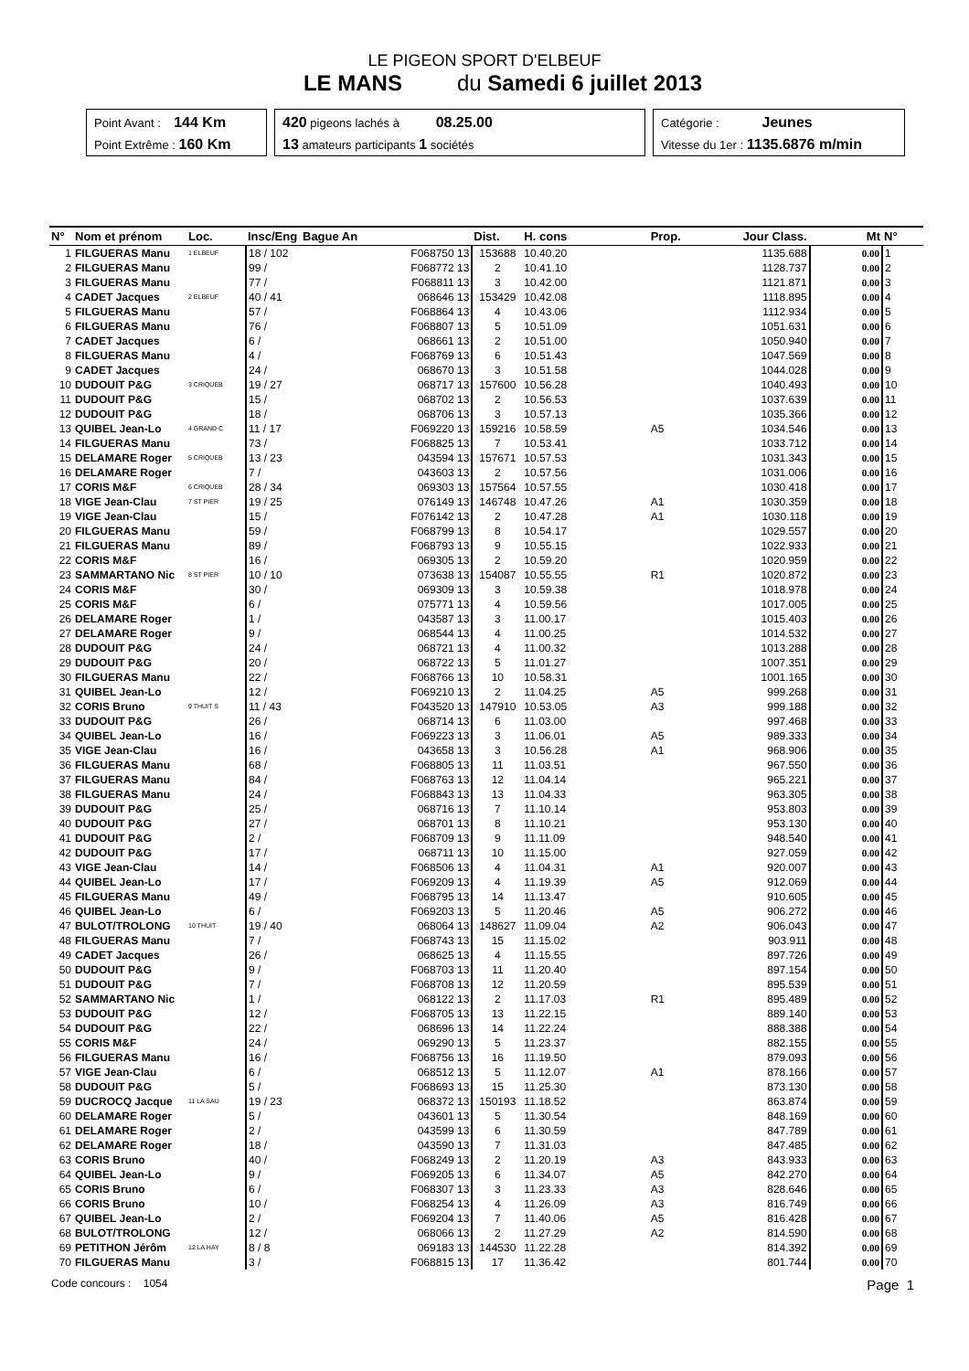LE PIGEON SPORT D'ELBEUF
LE MANS du Samedi 6 juillet 2013
Point Avant : 144 Km
Point Extrême : 160 Km
420 pigeons lachés à 08.25.00
13 amateurs participants 1 sociétés
Catégorie : Jeunes
Vitesse du 1er : 1135.6876 m/min
| N° | Nom et prénom | Loc. | Insc/Eng | Bague An | Dist. | H. cons | Prop. | Jour Class. | | Mt | N° |
| --- | --- | --- | --- | --- | --- | --- | --- | --- | --- | --- | --- |
| 1 | FILGUERAS Manu | 1 ELBEUF | 18 / 102 | F068750 13 | 153688 | 10.40.20 | | 1135.688 | | 0.00 | 1 |
| 2 | FILGUERAS Manu | | 99 / | F068772 13 | 2 | 10.41.10 | | 1128.737 | | 0.00 | 2 |
| 3 | FILGUERAS Manu | | 77 / | F068811 13 | 3 | 10.42.00 | | 1121.871 | | 0.00 | 3 |
| 4 | CADET Jacques | 2 ELBEUF | 40 / 41 | 068646 13 | 153429 | 10.42.08 | | 1118.895 | | 0.00 | 4 |
| 5 | FILGUERAS Manu | | 57 / | F068864 13 | 4 | 10.43.06 | | 1112.934 | | 0.00 | 5 |
| 6 | FILGUERAS Manu | | 76 / | F068807 13 | 5 | 10.51.09 | | 1051.631 | | 0.00 | 6 |
| 7 | CADET Jacques | | 6 / | 068661 13 | 2 | 10.51.00 | | 1050.940 | | 0.00 | 7 |
| 8 | FILGUERAS Manu | | 4 / | F068769 13 | 6 | 10.51.43 | | 1047.569 | | 0.00 | 8 |
| 9 | CADET Jacques | | 24 / | 068670 13 | 3 | 10.51.58 | | 1044.028 | | 0.00 | 9 |
| 10 | DUDOUIT P&G | 3 CRIQUEB | 19 / 27 | 068717 13 | 157600 | 10.56.28 | | 1040.493 | | 0.00 | 10 |
| 11 | DUDOUIT P&G | | 15 / | 068702 13 | 2 | 10.56.53 | | 1037.639 | | 0.00 | 11 |
| 12 | DUDOUIT P&G | | 18 / | 068706 13 | 3 | 10.57.13 | | 1035.366 | | 0.00 | 12 |
| 13 | QUIBEL Jean-Lo | 4 GRAND C | 11 / 17 | F069220 13 | 159216 | 10.58.59 | A5 | 1034.546 | | 0.00 | 13 |
| 14 | FILGUERAS Manu | | 73 / | F068825 13 | 7 | 10.53.41 | | 1033.712 | | 0.00 | 14 |
| 15 | DELAMARE Roger | 5 CRIQUEB | 13 / 23 | 043594 13 | 157671 | 10.57.53 | | 1031.343 | | 0.00 | 15 |
| 16 | DELAMARE Roger | | 7 / | 043603 13 | 2 | 10.57.56 | | 1031.006 | | 0.00 | 16 |
| 17 | CORIS M&F | 6 CRIQUEB | 28 / 34 | 069303 13 | 157564 | 10.57.55 | | 1030.418 | | 0.00 | 17 |
| 18 | VIGE Jean-Clau | 7 ST PIER | 19 / 25 | 076149 13 | 146748 | 10.47.26 | A1 | 1030.359 | | 0.00 | 18 |
| 19 | VIGE Jean-Clau | | 15 / | F076142 13 | 2 | 10.47.28 | A1 | 1030.118 | | 0.00 | 19 |
| 20 | FILGUERAS Manu | | 59 / | F068799 13 | 8 | 10.54.17 | | 1029.557 | | 0.00 | 20 |
| 21 | FILGUERAS Manu | | 89 / | F068793 13 | 9 | 10.55.15 | | 1022.933 | | 0.00 | 21 |
| 22 | CORIS M&F | | 16 / | 069305 13 | 2 | 10.59.20 | | 1020.959 | | 0.00 | 22 |
| 23 | SAMMARTANO Nic | 8 ST PIER | 10 / 10 | 073638 13 | 154087 | 10.55.55 | R1 | 1020.872 | | 0.00 | 23 |
| 24 | CORIS M&F | | 30 / | 069309 13 | 3 | 10.59.38 | | 1018.978 | | 0.00 | 24 |
| 25 | CORIS M&F | | 6 / | 075771 13 | 4 | 10.59.56 | | 1017.005 | | 0.00 | 25 |
| 26 | DELAMARE Roger | | 1 / | 043587 13 | 3 | 11.00.17 | | 1015.403 | | 0.00 | 26 |
| 27 | DELAMARE Roger | | 9 / | 068544 13 | 4 | 11.00.25 | | 1014.532 | | 0.00 | 27 |
| 28 | DUDOUIT P&G | | 24 / | 068721 13 | 4 | 11.00.32 | | 1013.288 | | 0.00 | 28 |
| 29 | DUDOUIT P&G | | 20 / | 068722 13 | 5 | 11.01.27 | | 1007.351 | | 0.00 | 29 |
| 30 | FILGUERAS Manu | | 22 / | F068766 13 | 10 | 10.58.31 | | 1001.165 | | 0.00 | 30 |
| 31 | QUIBEL Jean-Lo | | 12 / | F069210 13 | 2 | 11.04.25 | A5 | 999.268 | | 0.00 | 31 |
| 32 | CORIS Bruno | 9 THUIT S | 11 / 43 | F043520 13 | 147910 | 10.53.05 | A3 | 999.188 | | 0.00 | 32 |
| 33 | DUDOUIT P&G | | 26 / | 068714 13 | 6 | 11.03.00 | | 997.468 | | 0.00 | 33 |
| 34 | QUIBEL Jean-Lo | | 16 / | F069223 13 | 3 | 11.06.01 | A5 | 989.333 | | 0.00 | 34 |
| 35 | VIGE Jean-Clau | | 16 / | 043658 13 | 3 | 10.56.28 | A1 | 968.906 | | 0.00 | 35 |
| 36 | FILGUERAS Manu | | 68 / | F068805 13 | 11 | 11.03.51 | | 967.550 | | 0.00 | 36 |
| 37 | FILGUERAS Manu | | 84 / | F068763 13 | 12 | 11.04.14 | | 965.221 | | 0.00 | 37 |
| 38 | FILGUERAS Manu | | 24 / | F068843 13 | 13 | 11.04.33 | | 963.305 | | 0.00 | 38 |
| 39 | DUDOUIT P&G | | 25 / | 068716 13 | 7 | 11.10.14 | | 953.803 | | 0.00 | 39 |
| 40 | DUDOUIT P&G | | 27 / | 068701 13 | 8 | 11.10.21 | | 953.130 | | 0.00 | 40 |
| 41 | DUDOUIT P&G | | 2 / | F068709 13 | 9 | 11.11.09 | | 948.540 | | 0.00 | 41 |
| 42 | DUDOUIT P&G | | 17 / | 068711 13 | 10 | 11.15.00 | | 927.059 | | 0.00 | 42 |
| 43 | VIGE Jean-Clau | | 14 / | F068506 13 | 4 | 11.04.31 | A1 | 920.007 | | 0.00 | 43 |
| 44 | QUIBEL Jean-Lo | | 17 / | F069209 13 | 4 | 11.19.39 | A5 | 912.069 | | 0.00 | 44 |
| 45 | FILGUERAS Manu | | 49 / | F068795 13 | 14 | 11.13.47 | | 910.605 | | 0.00 | 45 |
| 46 | QUIBEL Jean-Lo | | 6 / | F069203 13 | 5 | 11.20.46 | A5 | 906.272 | | 0.00 | 46 |
| 47 | BULOT/TROLONG | 10 THUIT | 19 / 40 | 068064 13 | 148627 | 11.09.04 | A2 | 906.043 | | 0.00 | 47 |
| 48 | FILGUERAS Manu | | 7 / | F068743 13 | 15 | 11.15.02 | | 903.911 | | 0.00 | 48 |
| 49 | CADET Jacques | | 26 / | 068625 13 | 4 | 11.15.55 | | 897.726 | | 0.00 | 49 |
| 50 | DUDOUIT P&G | | 9 / | F068703 13 | 11 | 11.20.40 | | 897.154 | | 0.00 | 50 |
| 51 | DUDOUIT P&G | | 7 / | F068708 13 | 12 | 11.20.59 | | 895.539 | | 0.00 | 51 |
| 52 | SAMMARTANO Nic | | 1 / | 068122 13 | 2 | 11.17.03 | R1 | 895.489 | | 0.00 | 52 |
| 53 | DUDOUIT P&G | | 12 / | F068705 13 | 13 | 11.22.15 | | 889.140 | | 0.00 | 53 |
| 54 | DUDOUIT P&G | | 22 / | 068696 13 | 14 | 11.22.24 | | 888.388 | | 0.00 | 54 |
| 55 | CORIS M&F | | 24 / | 069290 13 | 5 | 11.23.37 | | 882.155 | | 0.00 | 55 |
| 56 | FILGUERAS Manu | | 16 / | F068756 13 | 16 | 11.19.50 | | 879.093 | | 0.00 | 56 |
| 57 | VIGE Jean-Clau | | 6 / | 068512 13 | 5 | 11.12.07 | A1 | 878.166 | | 0.00 | 57 |
| 58 | DUDOUIT P&G | | 5 / | F068693 13 | 15 | 11.25.30 | | 873.130 | | 0.00 | 58 |
| 59 | DUCROCQ Jacque | 11 LA SAU | 19 / 23 | 068372 13 | 150193 | 11.18.52 | | 863.874 | | 0.00 | 59 |
| 60 | DELAMARE Roger | | 5 / | 043601 13 | 5 | 11.30.54 | | 848.169 | | 0.00 | 60 |
| 61 | DELAMARE Roger | | 2 / | 043599 13 | 6 | 11.30.59 | | 847.789 | | 0.00 | 61 |
| 62 | DELAMARE Roger | | 18 / | 043590 13 | 7 | 11.31.03 | | 847.485 | | 0.00 | 62 |
| 63 | CORIS Bruno | | 40 / | F068249 13 | 2 | 11.20.19 | A3 | 843.933 | | 0.00 | 63 |
| 64 | QUIBEL Jean-Lo | | 9 / | F069205 13 | 6 | 11.34.07 | A5 | 842.270 | | 0.00 | 64 |
| 65 | CORIS Bruno | | 6 / | F068307 13 | 3 | 11.23.33 | A3 | 828.646 | | 0.00 | 65 |
| 66 | CORIS Bruno | | 10 / | F068254 13 | 4 | 11.26.09 | A3 | 816.749 | | 0.00 | 66 |
| 67 | QUIBEL Jean-Lo | | 2 / | F069204 13 | 7 | 11.40.06 | A5 | 816.428 | | 0.00 | 67 |
| 68 | BULOT/TROLONG | | 12 / | 068066 13 | 2 | 11.27.29 | A2 | 814.590 | | 0.00 | 68 |
| 69 | PETITHON Jérôm | 12 LA HAY | 8 / 8 | 069183 13 | 144530 | 11.22.28 | | 814.392 | | 0.00 | 69 |
| 70 | FILGUERAS Manu | | 3 / | F068815 13 | 17 | 11.36.42 | | 801.744 | | 0.00 | 70 |
Code concours : 1054 Page 1